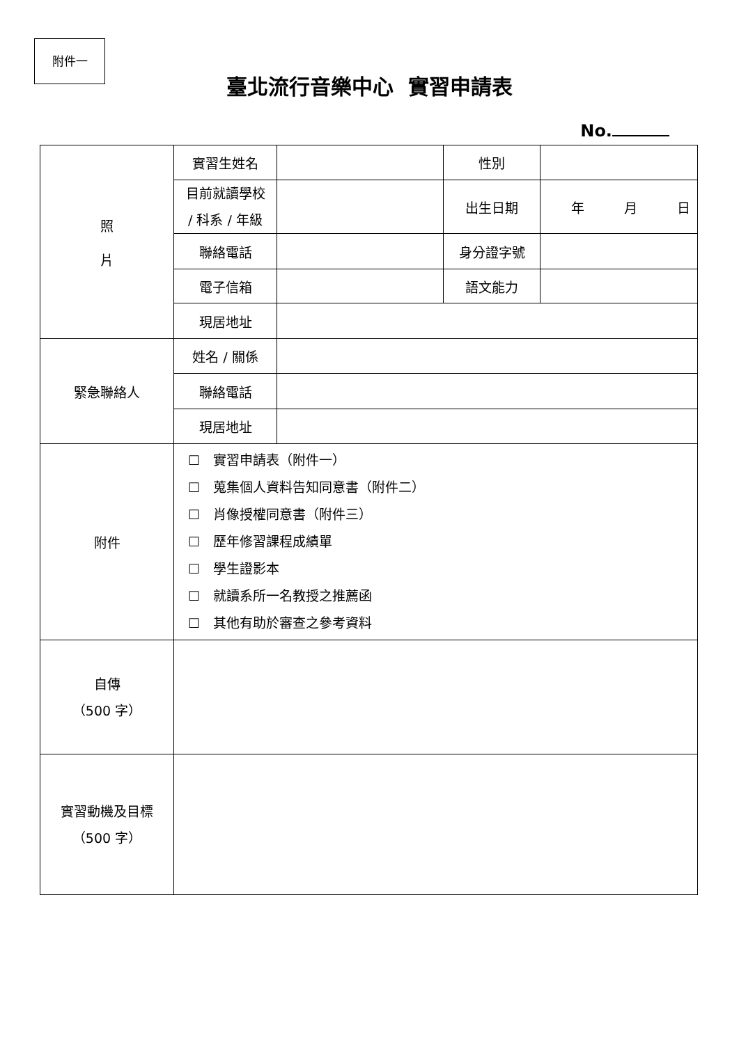附件一
臺北流行音樂中心 實習申請表
No.
| 照 片 | 實習生姓名 | | 性別 | |
| | 目前就讀學校 / 科系 / 年級 | | 出生日期 | 年 月 日 |
| | 聯絡電話 | | 身分證字號 | |
| | 電子信箱 | | 語文能力 | |
| | 現居地址 | | | |
| 緊急聯絡人 | 姓名 / 關係 | | | |
| | 聯絡電話 | | | |
| | 現居地址 | | | |
| 附件 | ☐ 實習申請表（附件一） ☐ 蒐集個人資料告知同意書（附件二） ☐ 肖像授權同意書（附件三） ☐ 歷年修習課程成績單 ☐ 學生證影本 ☐ 就讀系所一名教授之推薦函 ☐ 其他有助於審查之參考資料 | | | |
| 自傳 （500 字） | | | | |
| 實習動機及目標 （500 字） | | | | |